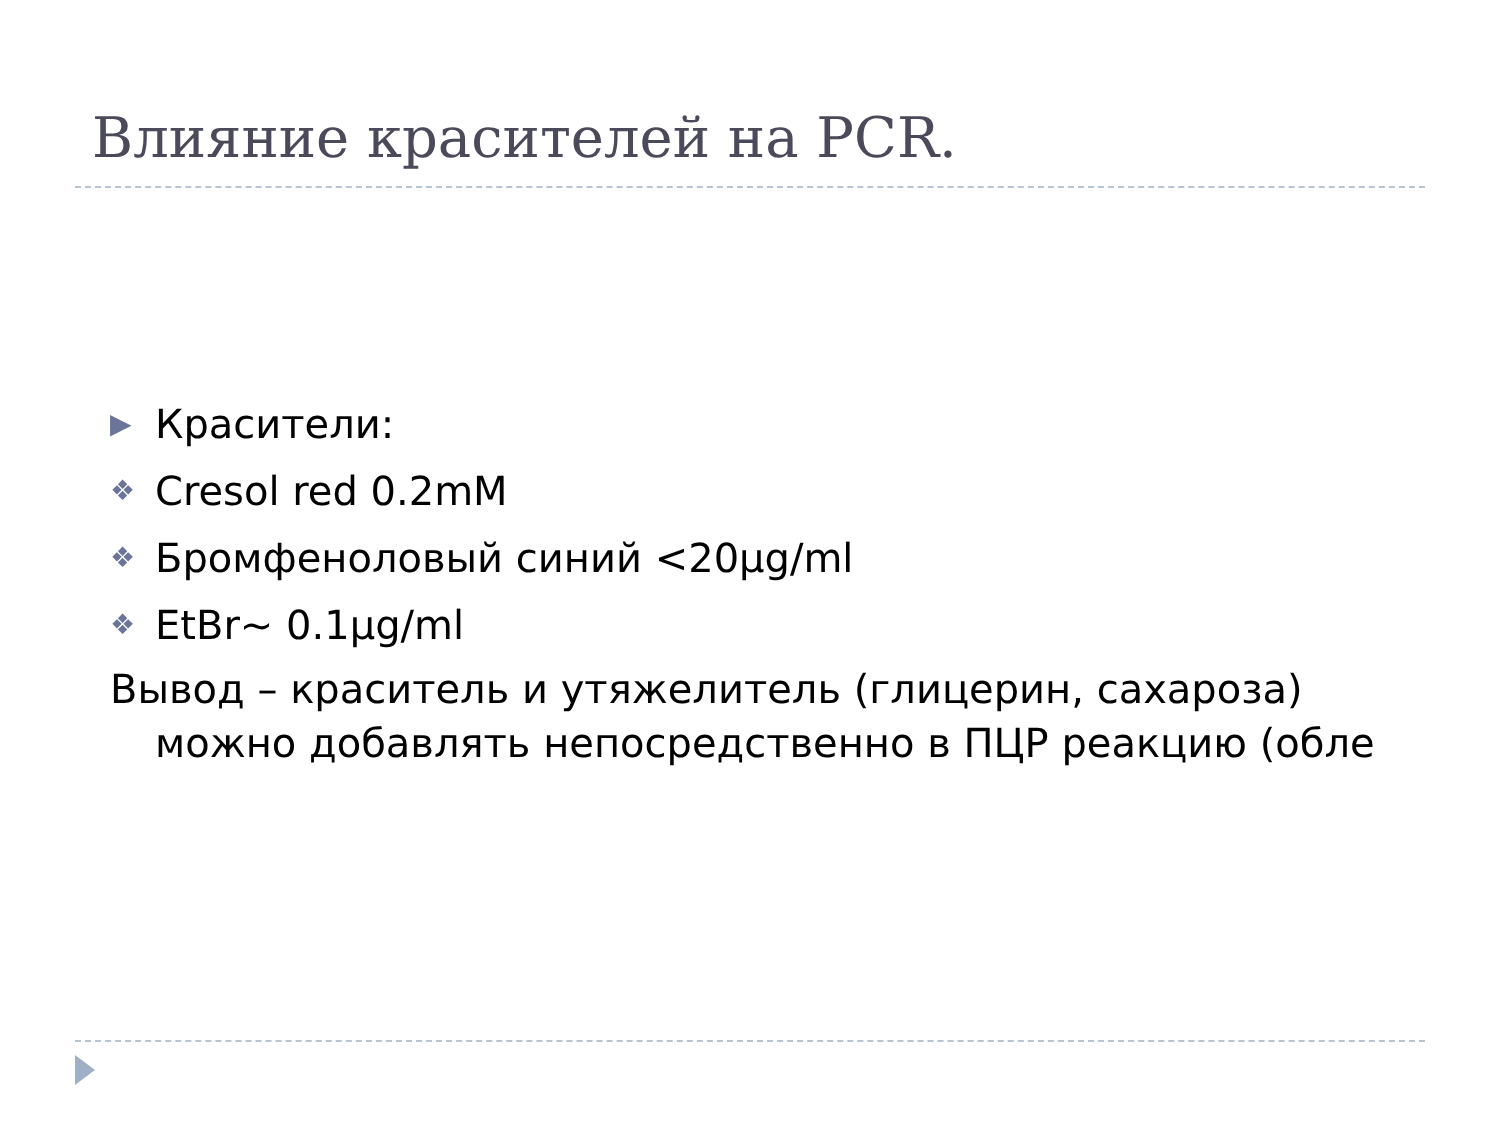Влияние красителей на PCR.
▶ Красители:
❖ Cresol red 0.2mM
❖ Бромфеноловый синий <20µg/ml
❖ EtBr~ 0.1µg/ml
Вывод – краситель и утяжелитель (глицерин, сахароза) можно добавлять непосредственно в ПЦР реакцию (обле